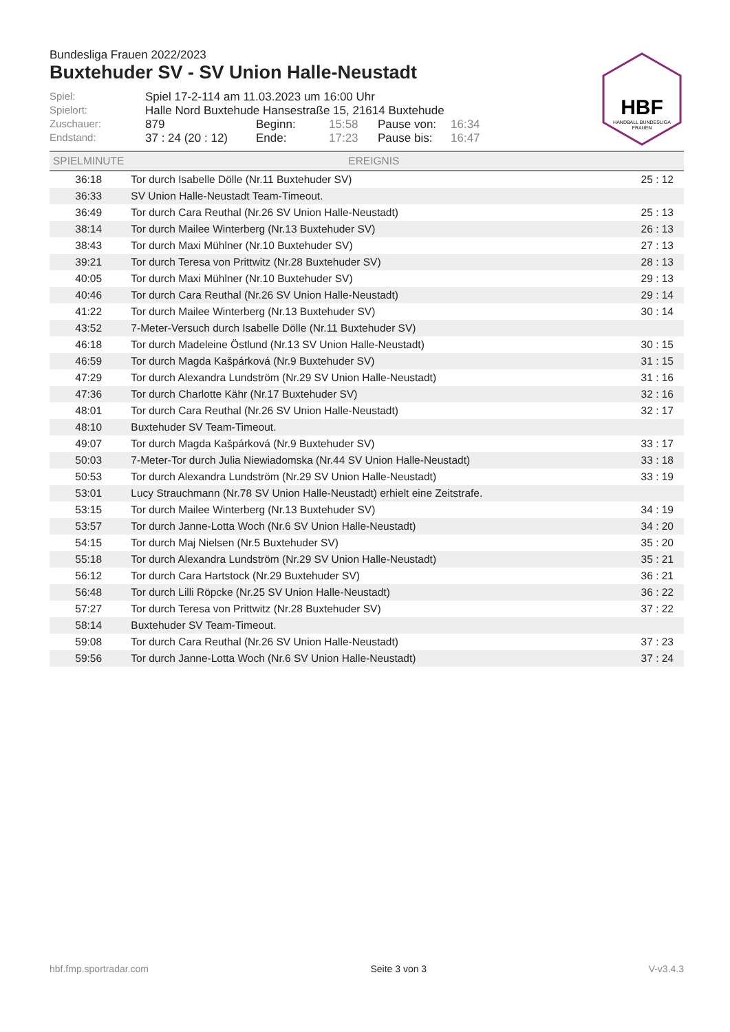HBF
HANDBALL BUNDESLIGA
FRAUEN
Bundesliga Frauen 2022/2023
Buxtehuder SV - SV Union Halle-Neustadt
| Spiel: | Spiel 17-2-114 am 11.03.2023 um 16:00 Uhr | | | | |
| Spielort: | Halle Nord Buxtehude Hansestraße 15, 21614 Buxtehude | | | | |
| Zuschauer: | 879 | Beginn: | 15:58 | Pause von: | 16:34 |
| Endstand: | 37 : 24 (20 : 12) | Ende: | 17:23 | Pause bis: | 16:47 |
| SPIELMINUTE | EREIGNIS | |
| --- | --- | --- |
| 36:18 | Tor durch Isabelle Dölle (Nr.11 Buxtehuder SV) | 25 : 12 |
| 36:33 | SV Union Halle-Neustadt Team-Timeout. | |
| 36:49 | Tor durch Cara Reuthal (Nr.26 SV Union Halle-Neustadt) | 25 : 13 |
| 38:14 | Tor durch Mailee Winterberg (Nr.13 Buxtehuder SV) | 26 : 13 |
| 38:43 | Tor durch Maxi Mühlner (Nr.10 Buxtehuder SV) | 27 : 13 |
| 39:21 | Tor durch Teresa von Prittwitz (Nr.28 Buxtehuder SV) | 28 : 13 |
| 40:05 | Tor durch Maxi Mühlner (Nr.10 Buxtehuder SV) | 29 : 13 |
| 40:46 | Tor durch Cara Reuthal (Nr.26 SV Union Halle-Neustadt) | 29 : 14 |
| 41:22 | Tor durch Mailee Winterberg (Nr.13 Buxtehuder SV) | 30 : 14 |
| 43:52 | 7-Meter-Versuch durch Isabelle Dölle (Nr.11 Buxtehuder SV) | |
| 46:18 | Tor durch Madeleine Östlund (Nr.13 SV Union Halle-Neustadt) | 30 : 15 |
| 46:59 | Tor durch Magda Kašpárková (Nr.9 Buxtehuder SV) | 31 : 15 |
| 47:29 | Tor durch Alexandra Lundström (Nr.29 SV Union Halle-Neustadt) | 31 : 16 |
| 47:36 | Tor durch Charlotte Kähr (Nr.17 Buxtehuder SV) | 32 : 16 |
| 48:01 | Tor durch Cara Reuthal (Nr.26 SV Union Halle-Neustadt) | 32 : 17 |
| 48:10 | Buxtehuder SV Team-Timeout. | |
| 49:07 | Tor durch Magda Kašpárková (Nr.9 Buxtehuder SV) | 33 : 17 |
| 50:03 | 7-Meter-Tor durch Julia Niewiadomska (Nr.44 SV Union Halle-Neustadt) | 33 : 18 |
| 50:53 | Tor durch Alexandra Lundström (Nr.29 SV Union Halle-Neustadt) | 33 : 19 |
| 53:01 | Lucy Strauchmann (Nr.78 SV Union Halle-Neustadt) erhielt eine Zeitstrafe. | |
| 53:15 | Tor durch Mailee Winterberg (Nr.13 Buxtehuder SV) | 34 : 19 |
| 53:57 | Tor durch Janne-Lotta Woch (Nr.6 SV Union Halle-Neustadt) | 34 : 20 |
| 54:15 | Tor durch Maj Nielsen (Nr.5 Buxtehuder SV) | 35 : 20 |
| 55:18 | Tor durch Alexandra Lundström (Nr.29 SV Union Halle-Neustadt) | 35 : 21 |
| 56:12 | Tor durch Cara Hartstock (Nr.29 Buxtehuder SV) | 36 : 21 |
| 56:48 | Tor durch Lilli Röpcke (Nr.25 SV Union Halle-Neustadt) | 36 : 22 |
| 57:27 | Tor durch Teresa von Prittwitz (Nr.28 Buxtehuder SV) | 37 : 22 |
| 58:14 | Buxtehuder SV Team-Timeout. | |
| 59:08 | Tor durch Cara Reuthal (Nr.26 SV Union Halle-Neustadt) | 37 : 23 |
| 59:56 | Tor durch Janne-Lotta Woch (Nr.6 SV Union Halle-Neustadt) | 37 : 24 |
hbf.fmp.sportradar.com Seite 3 von 3 V-v3.4.3